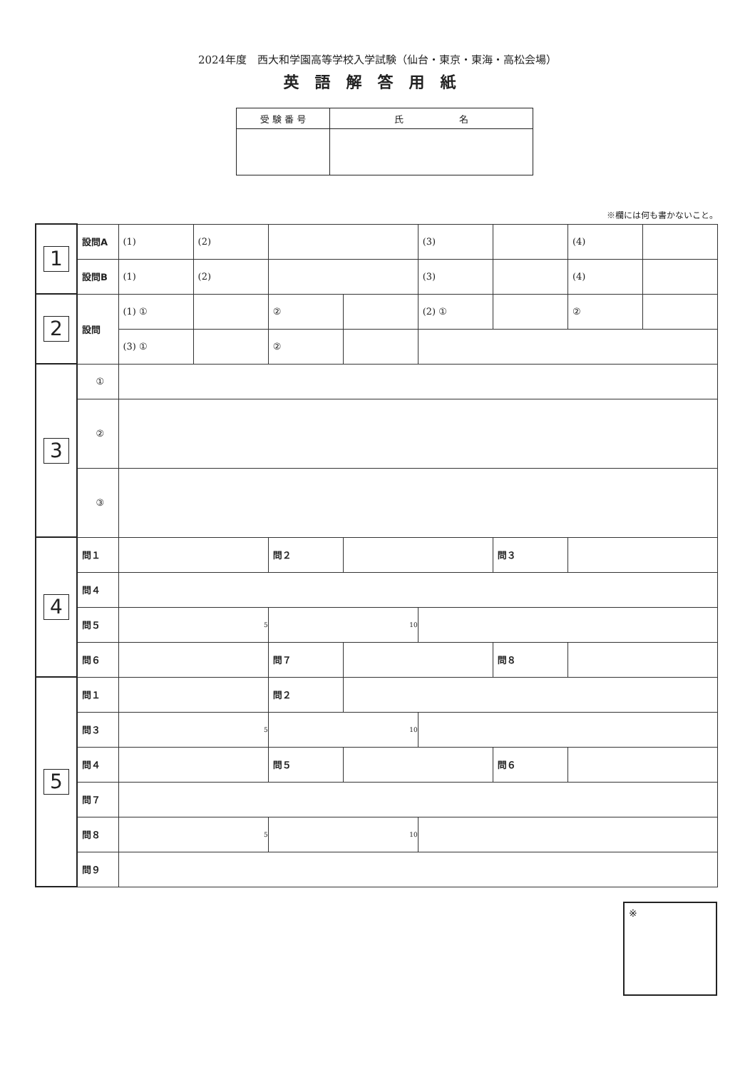2024年度　西大和学園高等学校入学試験（仙台・東京・東海・高松会場）
英語解答用紙
| 受 験 番 号 | 氏 名 |
※欄には何も書かないこと。
| 1 | 設問A | (1) | (2) | | | (3) | | (4) | |
| | 設問B | (1) | (2) | | | (3) | | (4) | |
| 2 | 設問 | (1) ① | | ② | | (2) ① | | ② | |
| | | (3) ① | | ② | | | | | |
| 3 | ① | | | | | | | | |
| | ② | | | | | | | | |
| | ③ | | | | | | | | |
| 4 | 問１ | | | 問２ | | | 問３ | | |
| | 問４ | | | | | | | | |
| | 問５ | 5 | | 10 | | | | | |
| | 問６ | | | 問７ | | | 問８ | | |
| 5 | 問１ | | | 問２ | | | | | |
| | 問３ | 5 | | 10 | | | | | |
| | 問４ | | | 問５ | | | 問６ | | |
| | 問７ | | | | | | | | |
| | 問８ | 5 | | 10 | | | | | |
| | 問９ | | | | | | | | |
※